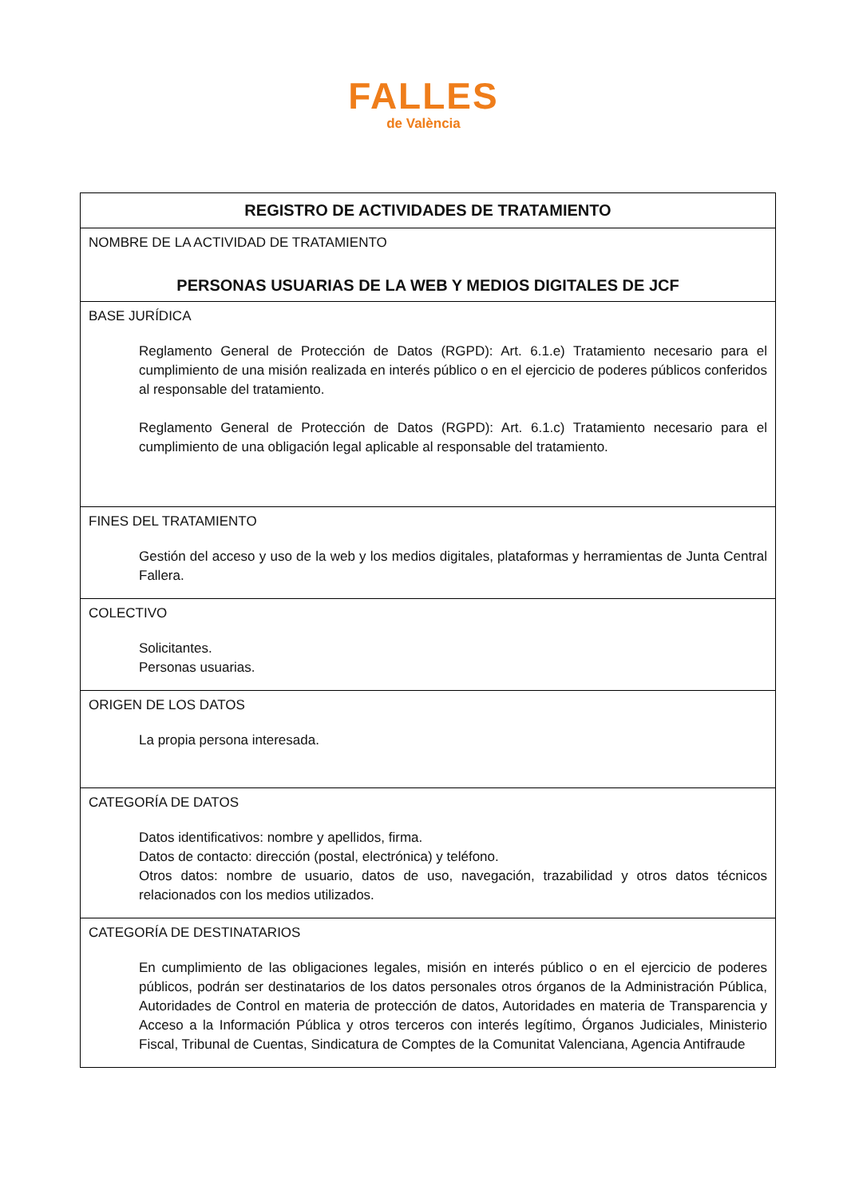FALLES
de València
| REGISTRO DE ACTIVIDADES DE TRATAMIENTO |
| NOMBRE DE LA ACTIVIDAD DE TRATAMIENTO PERSONAS USUARIAS DE LA WEB Y MEDIOS DIGITALES DE JCF |
| BASE JURÍDICA Reglamento General de Protección de Datos (RGPD): Art. 6.1.e) Tratamiento necesario para el cumplimiento de una misión realizada en interés público o en el ejercicio de poderes públicos conferidos al responsable del tratamiento. Reglamento General de Protección de Datos (RGPD): Art. 6.1.c) Tratamiento necesario para el cumplimiento de una obligación legal aplicable al responsable del tratamiento. |
| FINES DEL TRATAMIENTO Gestión del acceso y uso de la web y los medios digitales, plataformas y herramientas de Junta Central Fallera. |
| COLECTIVO Solicitantes. Personas usuarias. |
| ORIGEN DE LOS DATOS La propia persona interesada. |
| CATEGORÍA DE DATOS Datos identificativos: nombre y apellidos, firma. Datos de contacto: dirección (postal, electrónica) y teléfono. Otros datos: nombre de usuario, datos de uso, navegación, trazabilidad y otros datos técnicos relacionados con los medios utilizados. |
| CATEGORÍA DE DESTINATARIOS En cumplimiento de las obligaciones legales, misión en interés público o en el ejercicio de poderes públicos, podrán ser destinatarios de los datos personales otros órganos de la Administración Pública, Autoridades de Control en materia de protección de datos, Autoridades en materia de Transparencia y Acceso a la Información Pública y otros terceros con interés legítimo, Órganos Judiciales, Ministerio Fiscal, Tribunal de Cuentas, Sindicatura de Comptes de la Comunitat Valenciana, Agencia Antifraude |